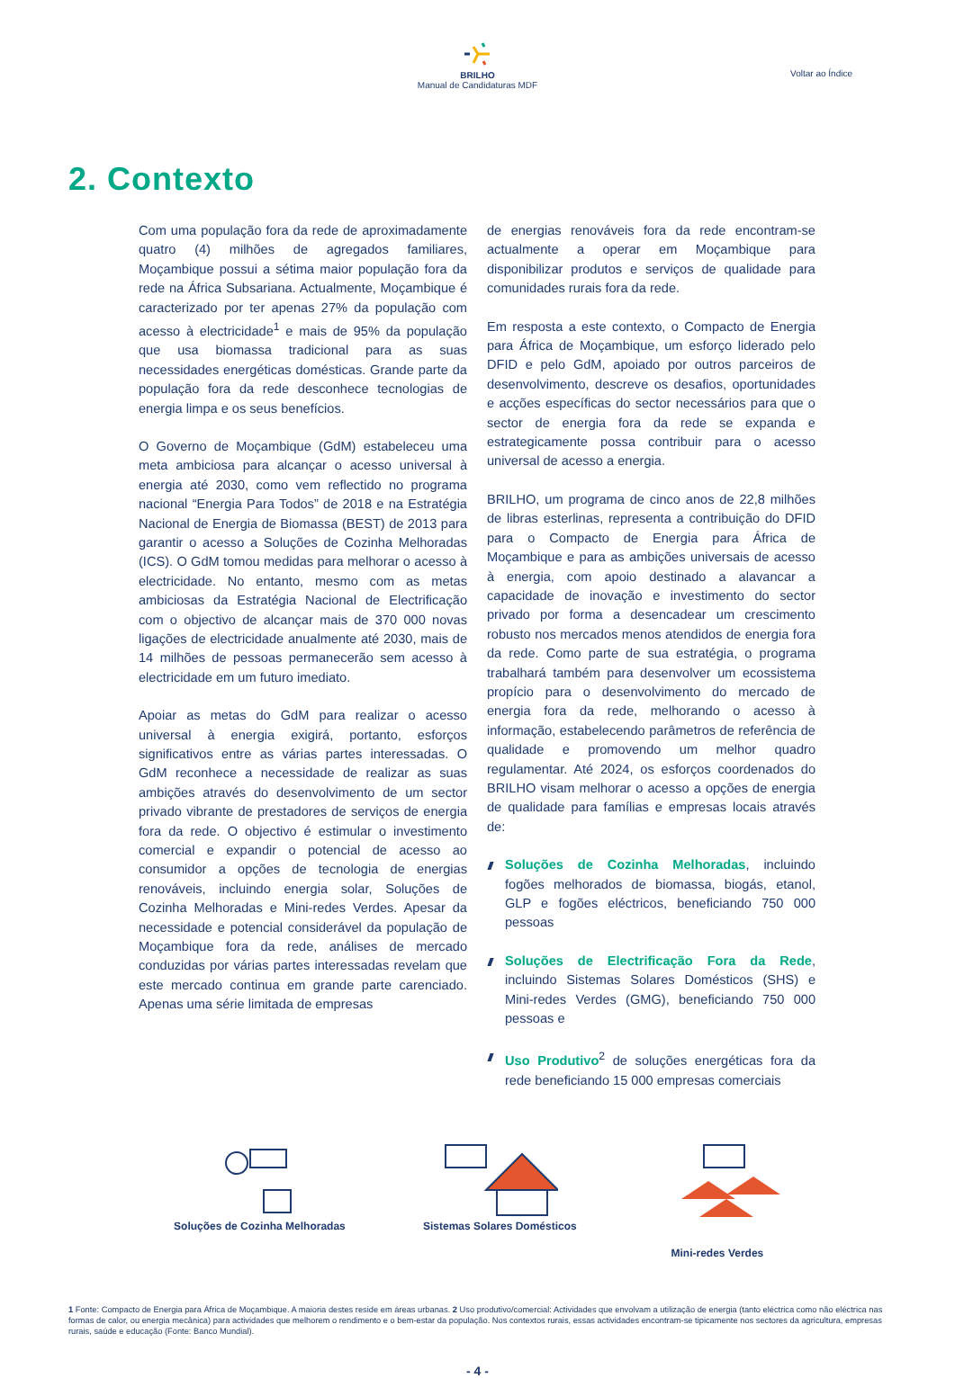BRILHO
Manual de Candidaturas MDF
Voltar ao Índice
2. Contexto
Com uma população fora da rede de aproximadamente quatro (4) milhões de agregados familiares, Moçambique possui a sétima maior população fora da rede na África Subsariana. Actualmente, Moçambique é caracterizado por ter apenas 27% da população com acesso à electricidade<sup>1</sup> e mais de 95% da população que usa biomassa tradicional para as suas necessidades energéticas domésticas. Grande parte da população fora da rede desconhece tecnologias de energia limpa e os seus benefícios.
O Governo de Moçambique (GdM) estabeleceu uma meta ambiciosa para alcançar o acesso universal à energia até 2030, como vem reflectido no programa nacional “Energia Para Todos” de 2018 e na Estratégia Nacional de Energia de Biomassa (BEST) de 2013 para garantir o acesso a Soluções de Cozinha Melhoradas (ICS). O GdM tomou medidas para melhorar o acesso à electricidade. No entanto, mesmo com as metas ambiciosas da Estratégia Nacional de Electrificação com o objectivo de alcançar mais de 370 000 novas ligações de electricidade anualmente até 2030, mais de 14 milhões de pessoas permanecerão sem acesso à electricidade em um futuro imediato.
Apoiar as metas do GdM para realizar o acesso universal à energia exigirá, portanto, esforços significativos entre as várias partes interessadas. O GdM reconhece a necessidade de realizar as suas ambições através do desenvolvimento de um sector privado vibrante de prestadores de serviços de energia fora da rede. O objectivo é estimular o investimento comercial e expandir o potencial de acesso ao consumidor a opções de tecnologia de energias renováveis, incluindo energia solar, Soluções de Cozinha Melhoradas e Mini-redes Verdes. Apesar da necessidade e potencial considerável da população de Moçambique fora da rede, análises de mercado conduzidas por várias partes interessadas revelam que este mercado continua em grande parte carenciado. Apenas uma série limitada de empresas
de energias renováveis fora da rede encontram-se actualmente a operar em Moçambique para disponibilizar produtos e serviços de qualidade para comunidades rurais fora da rede.
Em resposta a este contexto, o Compacto de Energia para África de Moçambique, um esforço liderado pelo DFID e pelo GdM, apoiado por outros parceiros de desenvolvimento, descreve os desafios, oportunidades e acções específicas do sector necessários para que o sector de energia fora da rede se expanda e estrategicamente possa contribuir para o acesso universal de acesso a energia.
BRILHO, um programa de cinco anos de 22,8 milhões de libras esterlinas, representa a contribuição do DFID para o Compacto de Energia para África de Moçambique e para as ambições universais de acesso à energia, com apoio destinado a alavancar a capacidade de inovação e investimento do sector privado por forma a desencadear um crescimento robusto nos mercados menos atendidos de energia fora da rede. Como parte de sua estratégia, o programa trabalhará também para desenvolver um ecossistema propício para o desenvolvimento do mercado de energia fora da rede, melhorando o acesso à informação, estabelecendo parâmetros de referência de qualidade e promovendo um melhor quadro regulamentar. Até 2024, os esforços coordenados do BRILHO visam melhorar o acesso a opções de energia de qualidade para famílias e empresas locais através de:
Soluções de Cozinha Melhoradas, incluindo fogões melhorados de biomassa, biogás, etanol, GLP e fogões eléctricos, beneficiando 750 000 pessoas
Soluções de Electrificação Fora da Rede, incluindo Sistemas Solares Domésticos (SHS) e Mini-redes Verdes (GMG), beneficiando 750 000 pessoas e
Uso Produtivo<sup>2</sup> de soluções energéticas fora da rede beneficiando 15 000 empresas comerciais
Soluções de Cozinha Melhoradas
Sistemas Solares Domésticos
Mini-redes Verdes
1 Fonte: Compacto de Energia para África de Moçambique. A maioria destes reside em áreas urbanas. 2 Uso produtivo/comercial: Actividades que envolvam a utilização de energia (tanto eléctrica como não eléctrica nas formas de calor, ou energia mecânica) para actividades que melhorem o rendimento e o bem-estar da população. Nos contextos rurais, essas actividades encontram-se tipicamente nos sectores da agricultura, empresas rurais, saúde e educação (Fonte: Banco Mundial).
- 4 -